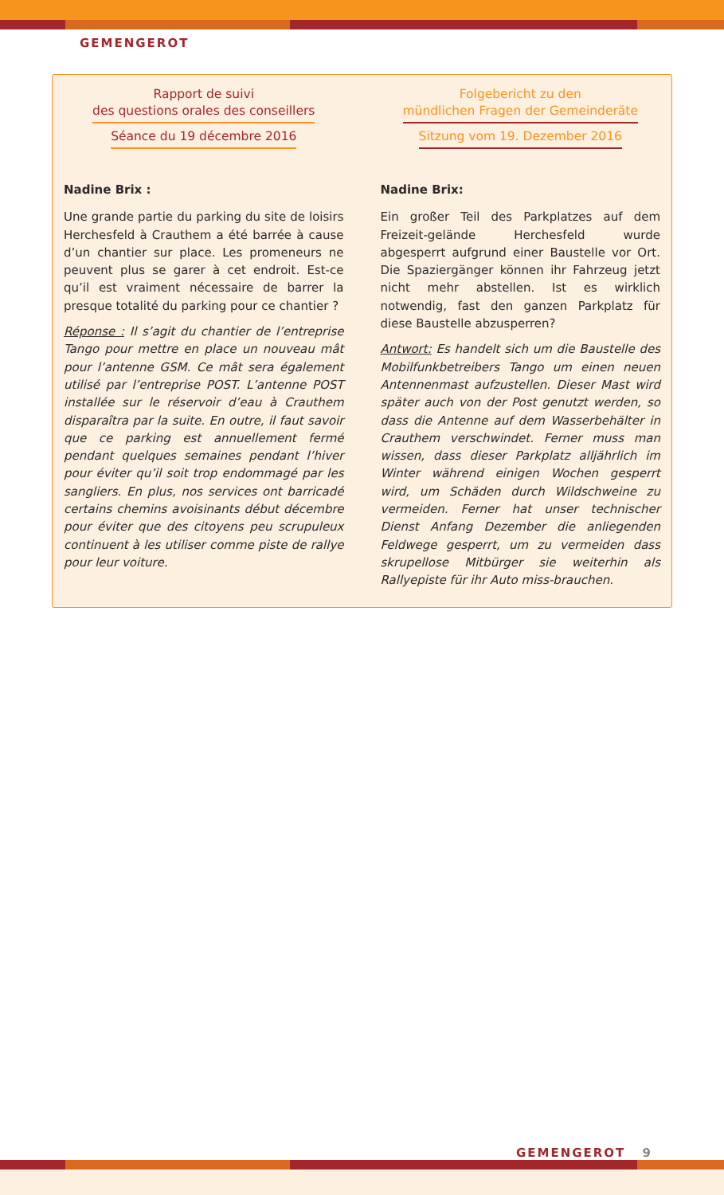GEMENGEROT
Rapport de suivi
des questions orales des conseillers
Séance du 19 décembre 2016
Nadine Brix :
Une grande partie du parking du site de loisirs Herchesfeld à Crauthem a été barrée à cause d’un chantier sur place. Les promeneurs ne peuvent plus se garer à cet endroit. Est-ce qu’il est vraiment nécessaire de barrer la presque totalité du parking pour ce chantier ?
Réponse : Il s’agit du chantier de l’entreprise Tango pour mettre en place un nouveau mât pour l’antenne GSM. Ce mât sera également utilisé par l’entreprise POST. L’antenne POST installée sur le réservoir d’eau à Crauthem disparaîtra par la suite. En outre, il faut savoir que ce parking est annuellement fermé pendant quelques semaines pendant l’hiver pour éviter qu’il soit trop endommagé par les sangliers. En plus, nos services ont barricadé certains chemins avoisinants début décembre pour éviter que des citoyens peu scrupuleux continuent à les utiliser comme piste de rallye pour leur voiture.
Folgebericht zu den
mündlichen Fragen der Gemeinderäte
Sitzung vom 19. Dezember 2016
Nadine Brix:
Ein großer Teil des Parkplatzes auf dem Freizeit-gelände Herchesfeld wurde abgesperrt aufgrund einer Baustelle vor Ort. Die Spaziergänger können ihr Fahrzeug jetzt nicht mehr abstellen. Ist es wirklich notwendig, fast den ganzen Parkplatz für diese Baustelle abzusperren?
Antwort: Es handelt sich um die Baustelle des Mobilfunkbetreibers Tango um einen neuen Antennenmast aufzustellen. Dieser Mast wird später auch von der Post genutzt werden, so dass die Antenne auf dem Wasserbehälter in Crauthem verschwindet. Ferner muss man wissen, dass dieser Parkplatz alljährlich im Winter während einigen Wochen gesperrt wird, um Schäden durch Wildschweine zu vermeiden. Ferner hat unser technischer Dienst Anfang Dezember die anliegenden Feldwege gesperrt, um zu vermeiden dass skrupellose Mitbürger sie weiterhin als Rallyepiste für ihr Auto miss-brauchen.
GEMENGEROT 9